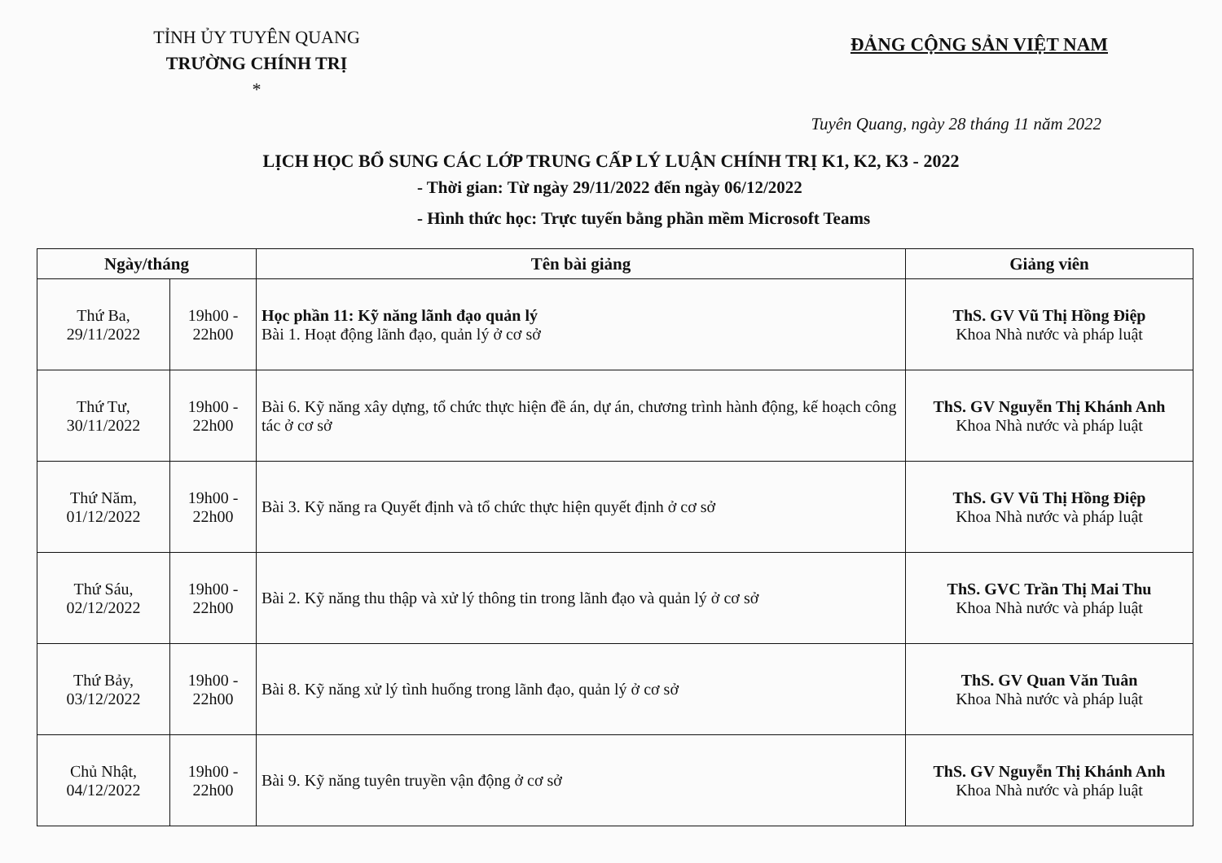TỈNH ỦY TUYÊN QUANG
TRƯỜNG CHÍNH TRỊ
*
ĐẢNG CỘNG SẢN VIỆT NAM
Tuyên Quang, ngày 28 tháng 11 năm 2022
LỊCH HỌC BỔ SUNG CÁC LỚP TRUNG CẤP LÝ LUẬN CHÍNH TRỊ K1, K2, K3 - 2022
- Thời gian: Từ ngày 29/11/2022 đến ngày 06/12/2022
- Hình thức học: Trực tuyến bằng phần mềm Microsoft Teams
| Ngày/tháng | | Tên bài giảng | Giảng viên |
| --- | --- | --- | --- |
| Thứ Ba, 29/11/2022 | 19h00 - 22h00 | Học phần 11: Kỹ năng lãnh đạo quản lý Bài 1. Hoạt động lãnh đạo, quản lý ở cơ sở | ThS. GV Vũ Thị Hồng Điệp Khoa Nhà nước và pháp luật |
| Thứ Tư, 30/11/2022 | 19h00 - 22h00 | Bài 6. Kỹ năng xây dựng, tổ chức thực hiện đề án, dự án, chương trình hành động, kế hoạch công tác ở cơ sở | ThS. GV Nguyễn Thị Khánh Anh Khoa Nhà nước và pháp luật |
| Thứ Năm, 01/12/2022 | 19h00 - 22h00 | Bài 3. Kỹ năng ra Quyết định và tổ chức thực hiện quyết định ở cơ sở | ThS. GV Vũ Thị Hồng Điệp Khoa Nhà nước và pháp luật |
| Thứ Sáu, 02/12/2022 | 19h00 - 22h00 | Bài 2. Kỹ năng thu thập và xử lý thông tin trong lãnh đạo và quản lý ở cơ sở | ThS. GVC Trần Thị Mai Thu Khoa Nhà nước và pháp luật |
| Thứ Bảy, 03/12/2022 | 19h00 - 22h00 | Bài 8. Kỹ năng xử lý tình huống trong lãnh đạo, quản lý ở cơ sở | ThS. GV Quan Văn Tuân Khoa Nhà nước và pháp luật |
| Chủ Nhật, 04/12/2022 | 19h00 - 22h00 | Bài 9. Kỹ năng tuyên truyền vận động ở cơ sở | ThS. GV Nguyễn Thị Khánh Anh Khoa Nhà nước và pháp luật |